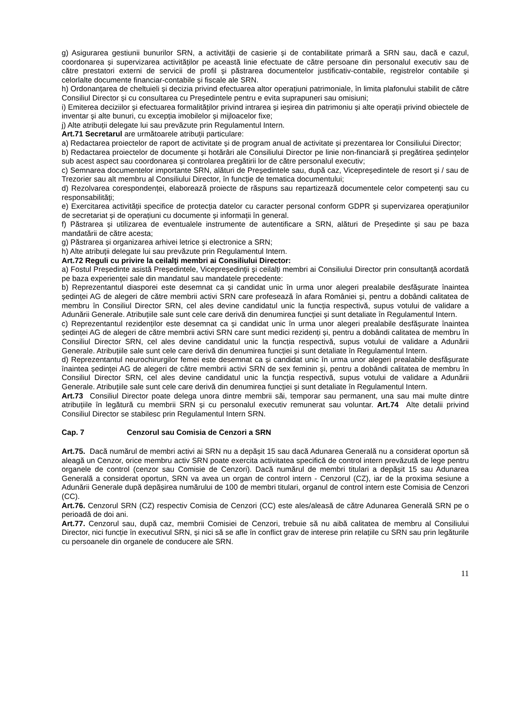g) Asigurarea gestiunii bunurilor SRN, a activității de casierie și de contabilitate primară a SRN sau, dacă e cazul, coordonarea și supervizarea activităților pe această linie efectuate de către persoane din personalul executiv sau de către prestatori externi de servicii de profil și păstrarea documentelor justificativ-contabile, registrelor contabile și celorlalte documente financiar-contabile și fiscale ale SRN.
h) Ordonanțarea de cheltuieli și decizia privind efectuarea altor operațiuni patrimoniale, în limita plafonului stabilit de către Consiliul Director și cu consultarea cu Președintele pentru e evita suprapuneri sau omisiuni;
i) Emiterea deciziilor și efectuarea formalităților privind intrarea și ieșirea din patrimoniu și alte operații privind obiectele de inventar și alte bunuri, cu excepția imobilelor și mijloacelor fixe;
j) Alte atribuții delegate lui sau prevăzute prin Regulamentul Intern.
Art.71 Secretarul are următoarele atribuții particulare:
a) Redactarea proiectelor de raport de activitate și de program anual de activitate și prezentarea lor Consiliului Director;
b) Redactarea proiectelor de documente și hotărâri ale Consiliului Director pe linie non-financiară și pregătirea ședințelor sub acest aspect sau coordonarea și controlarea pregătirii lor de către personalul executiv;
c) Semnarea documentelor importante SRN, alături de Președintele sau, după caz, Vicepreședintele de resort și / sau de Trezorier sau alt membru al Consiliului Director, în funcție de tematica documentului;
d) Rezolvarea corespondenței, elaborează proiecte de răspuns sau repartizează documentele celor competenți sau cu responsabilități;
e) Exercitarea activității specifice de protecția datelor cu caracter personal conform GDPR și supervizarea operațiunilor de secretariat și de operațiuni cu documente și informații în general.
f) Păstrarea și utilizarea de eventualele instrumente de autentificare a SRN, alături de Președinte și sau pe baza mandatării de către acesta;
g) Păstrarea și organizarea arhivei letrice și electronice a SRN;
h) Alte atribuții delegate lui sau prevăzute prin Regulamentul Intern.
Art.72 Reguli cu privire la ceilalţi membri ai Consiliului Director:
a) Fostul Președinte asistă Președintele, Vicepreședinții și ceilalți membri ai Consiliului Director prin consultanță acordată pe baza experienței sale din mandatul sau mandatele precedente:
b) Reprezentantul diasporei este desemnat ca și candidat unic în urma unor alegeri prealabile desfășurate înaintea ședinței AG de alegeri de către membrii activi SRN care profesează în afara României și, pentru a dobândi calitatea de membru în Consiliul Director SRN, cel ales devine candidatul unic la funcția respectivă, supus votului de validare a Adunării Generale. Atribuțiile sale sunt cele care derivă din denumirea funcției și sunt detaliate în Regulamentul Intern.
c) Reprezentantul rezidenților este desemnat ca și candidat unic în urma unor alegeri prealabile desfășurate înaintea ședinței AG de alegeri de către membrii activi SRN care sunt medici rezidenți și, pentru a dobândi calitatea de membru în Consiliul Director SRN, cel ales devine candidatul unic la funcția respectivă, supus votului de validare a Adunării Generale. Atribuțiile sale sunt cele care derivă din denumirea funcției și sunt detaliate în Regulamentul Intern.
d) Reprezentantul neurochirurgilor femei este desemnat ca și candidat unic în urma unor alegeri prealabile desfășurate înaintea ședinței AG de alegeri de către membrii activi SRN de sex feminin și, pentru a dobândi calitatea de membru în Consiliul Director SRN, cel ales devine candidatul unic la funcția respectivă, supus votului de validare a Adunării Generale. Atribuțiile sale sunt cele care derivă din denumirea funcției și sunt detaliate în Regulamentul Intern.
Art.73 Consiliul Director poate delega unora dintre membrii săi, temporar sau permanent, una sau mai multe dintre atribuțiile în legătură cu membrii SRN și cu personalul executiv remunerat sau voluntar. Art.74 Alte detalii privind Consiliul Director se stabilesc prin Regulamentul Intern SRN.
Cap. 7 Cenzorul sau Comisia de Cenzori a SRN
Art.75. Dacă numărul de membri activi ai SRN nu a depășit 15 sau dacă Adunarea Generală nu a considerat oportun să aleagă un Cenzor, orice membru activ SRN poate exercita activitatea specifică de control intern prevăzută de lege pentru organele de control (cenzor sau Comisie de Cenzori). Dacă numărul de membri titulari a depășit 15 sau Adunarea Generală a considerat oportun, SRN va avea un organ de control intern - Cenzorul (CZ), iar de la proxima sesiune a Adunării Generale după depășirea numărului de 100 de membri titulari, organul de control intern este Comisia de Cenzori (CC).
Art.76. Cenzorul SRN (CZ) respectiv Comisia de Cenzori (CC) este ales/aleasă de către Adunarea Generală SRN pe o perioadă de doi ani.
Art.77. Cenzorul sau, după caz, membrii Comisiei de Cenzori, trebuie să nu aibă calitatea de membru al Consiliului Director, nici funcție în executivul SRN, și nici să se afle în conflict grav de interese prin relațiile cu SRN sau prin legăturile cu persoanele din organele de conducere ale SRN.
11